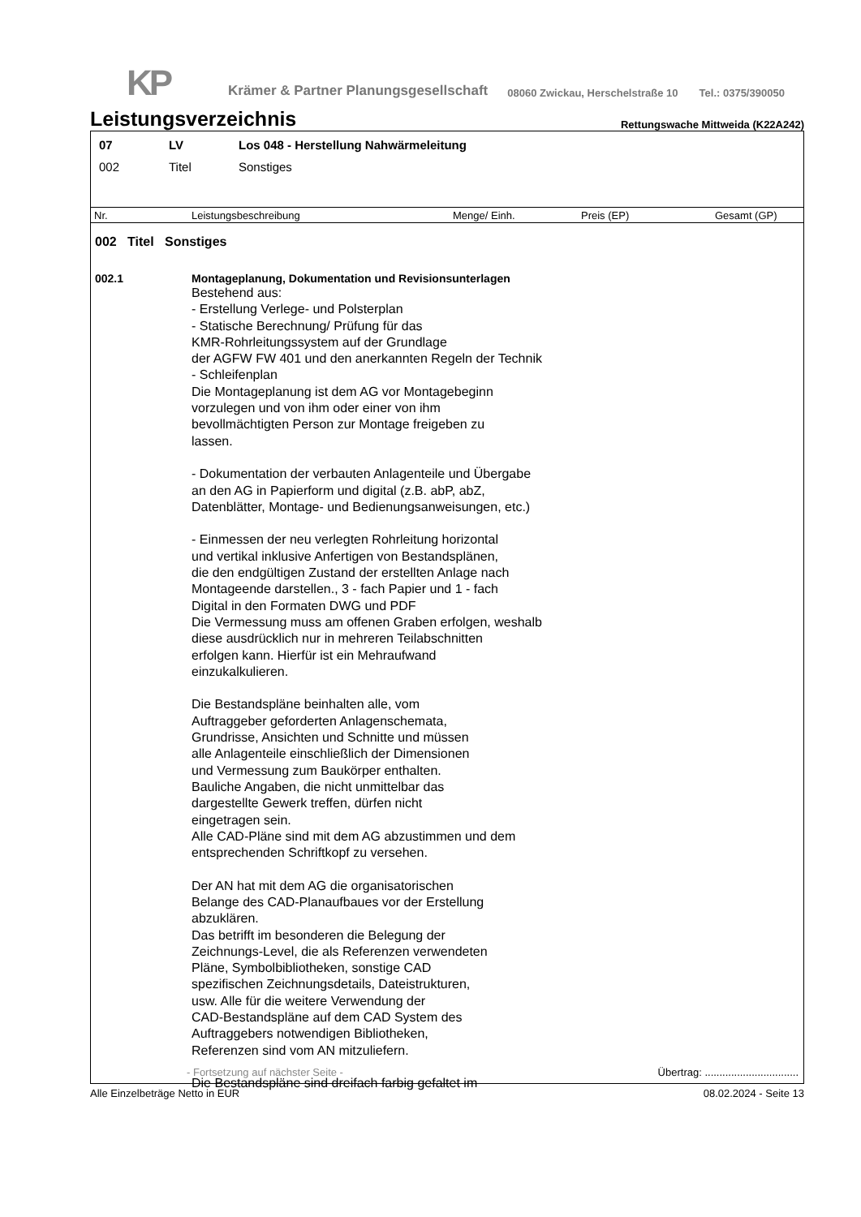KP
Krämer & Partner Planungsgesellschaft
08060 Zwickau, Herschelstraße 10
Tel.: 0375/390050
Leistungsverzeichnis
Rettungswache Mittweida (K22A242)
07 LV Los 048 - Herstellung Nahwärmeleitung
002 Titel Sonstiges
Nr. Leistungsbeschreibung Menge/ Einh. Preis (EP) Gesamt (GP)
002 Titel Sonstiges
002.1 Montageplanung, Dokumentation und Revisionsunterlagen
Bestehend aus: - Erstellung Verlege- und Polsterplan - Statische Berechnung/ Prüfung für das KMR-Rohrleitungssystem auf der Grundlage der AGFW FW 401 und den anerkannten Regeln der Technik - Schleifenplan Die Montageplanung ist dem AG vor Montagebeginn vorzulegen und von ihm oder einer von ihm bevollmächtigten Person zur Montage freigeben zu lassen. - Dokumentation der verbauten Anlagenteile und Übergabe an den AG in Papierform und digital (z.B. abP, abZ, Datenblätter, Montage- und Bedienungsanweisungen, etc.) - Einmessen der neu verlegten Rohrleitung horizontal und vertikal inklusive Anfertigen von Bestandsplänen, die den endgültigen Zustand der erstellten Anlage nach Montageende darstellen., 3 - fach Papier und 1 - fach Digital in den Formaten DWG und PDF Die Vermessung muss am offenen Graben erfolgen, weshalb diese ausdrücklich nur in mehreren Teilabschnitten erfolgen kann. Hierfür ist ein Mehraufwand einzukalkulieren. Die Bestandspläne beinhalten alle, vom Auftraggeber geforderten Anlagenschemata, Grundrisse, Ansichten und Schnitte und müssen alle Anlagenteile einschließlich der Dimensionen und Vermessung zum Baukörper enthalten. Bauliche Angaben, die nicht unmittelbar das dargestellte Gewerk treffen, dürfen nicht eingetragen sein. Alle CAD-Pläne sind mit dem AG abzustimmen und dem entsprechenden Schriftkopf zu versehen. Der AN hat mit dem AG die organisatorischen Belange des CAD-Planaufbaues vor der Erstellung abzuklären. Das betrifft im besonderen die Belegung der Zeichnungs-Level, die als Referenzen verwendeten Pläne, Symbolbibliotheken, sonstige CAD spezifischen Zeichnungsdetails, Dateistrukturen, usw. Alle für die weitere Verwendung der CAD-Bestandspläne auf dem CAD System des Auftraggebers notwendigen Bibliotheken, Referenzen sind vom AN mitzuliefern. Die Bestandspläne sind dreifach farbig gefaltet im
- Fortsetzung auf nächster Seite - Übertrag: ................................
Alle Einzelbeträge Netto in EUR 08.02.2024 - Seite 13